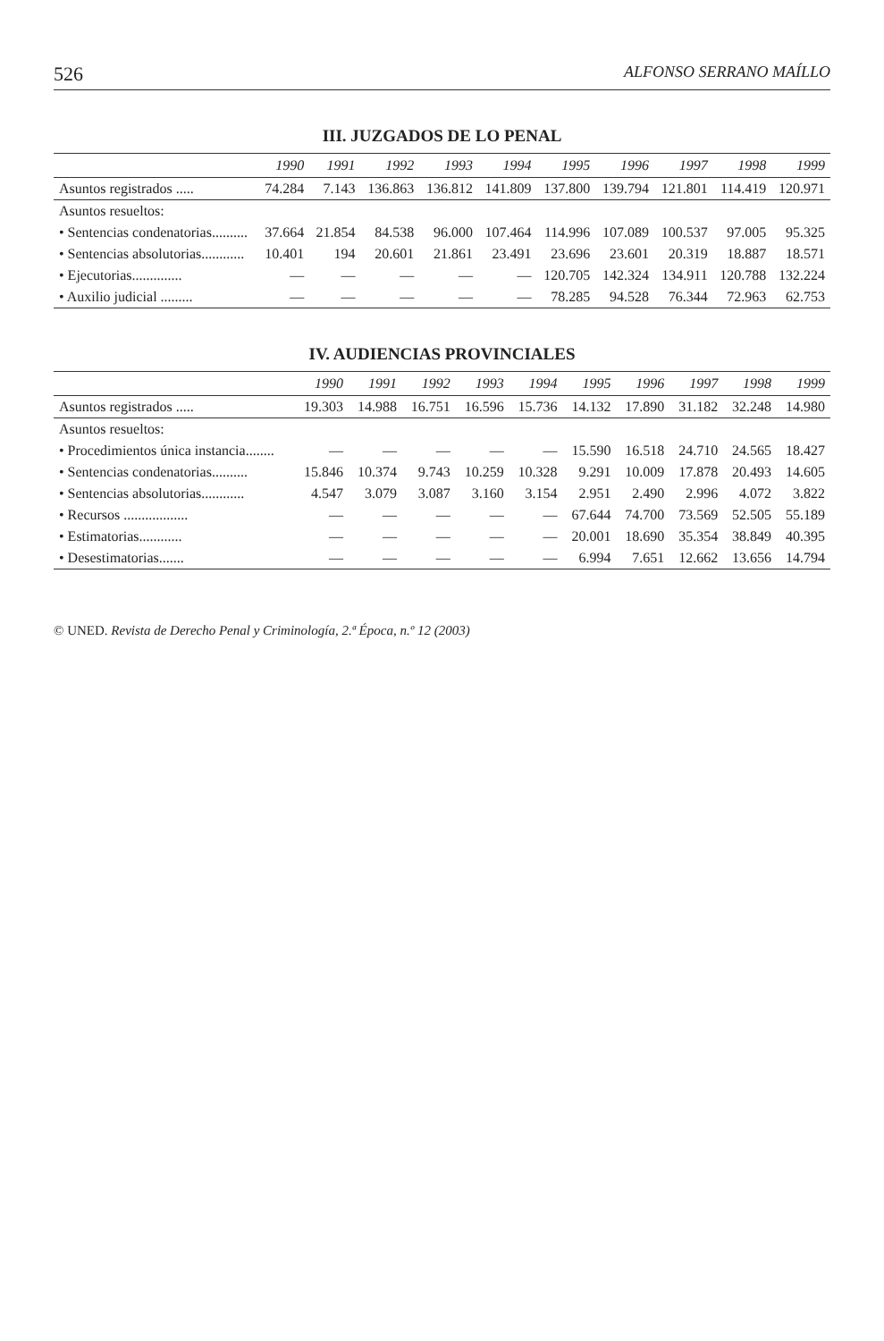526 ALFONSO SERRANO MAÍLLO
III. JUZGADOS DE LO PENAL
| | 1990 | 1991 | 1992 | 1993 | 1994 | 1995 | 1996 | 1997 | 1998 | 1999 |
| --- | --- | --- | --- | --- | --- | --- | --- | --- | --- | --- |
| Asuntos registrados ..... | 74.284 | 7.143 | 136.863 | 136.812 | 141.809 | 137.800 | 139.794 | 121.801 | 114.419 | 120.971 |
| Asuntos resueltos: | | | | | | | | | | |
| • Sentencias condenatorias.......... | 37.664 | 21.854 | 84.538 | 96.000 | 107.464 | 114.996 | 107.089 | 100.537 | 97.005 | 95.325 |
| • Sentencias absolutorias............ | 10.401 | 194 | 20.601 | 21.861 | 23.491 | 23.696 | 23.601 | 20.319 | 18.887 | 18.571 |
| • Ejecutorias.............. | — | — | — | — | — | 120.705 | 142.324 | 134.911 | 120.788 | 132.224 |
| • Auxilio judicial ......... | — | — | — | — | — | 78.285 | 94.528 | 76.344 | 72.963 | 62.753 |
IV. AUDIENCIAS PROVINCIALES
| | 1990 | 1991 | 1992 | 1993 | 1994 | 1995 | 1996 | 1997 | 1998 | 1999 |
| --- | --- | --- | --- | --- | --- | --- | --- | --- | --- | --- |
| Asuntos registrados ..... | 19.303 | 14.988 | 16.751 | 16.596 | 15.736 | 14.132 | 17.890 | 31.182 | 32.248 | 14.980 |
| Asuntos resueltos: | | | | | | | | | | |
| • Procedimientos única instancia........ | — | — | — | — | — | 15.590 | 16.518 | 24.710 | 24.565 | 18.427 |
| • Sentencias condenatorias.......... | 15.846 | 10.374 | 9.743 | 10.259 | 10.328 | 9.291 | 10.009 | 17.878 | 20.493 | 14.605 |
| • Sentencias absolutorias............ | 4.547 | 3.079 | 3.087 | 3.160 | 3.154 | 2.951 | 2.490 | 2.996 | 4.072 | 3.822 |
| • Recursos .................. | — | — | — | — | — | 67.644 | 74.700 | 73.569 | 52.505 | 55.189 |
| • Estimatorias............ | — | — | — | — | — | 20.001 | 18.690 | 35.354 | 38.849 | 40.395 |
| • Desestimatorias....... | — | — | — | — | — | 6.994 | 7.651 | 12.662 | 13.656 | 14.794 |
© UNED. Revista de Derecho Penal y Criminología, 2.ª Época, n.º 12 (2003)